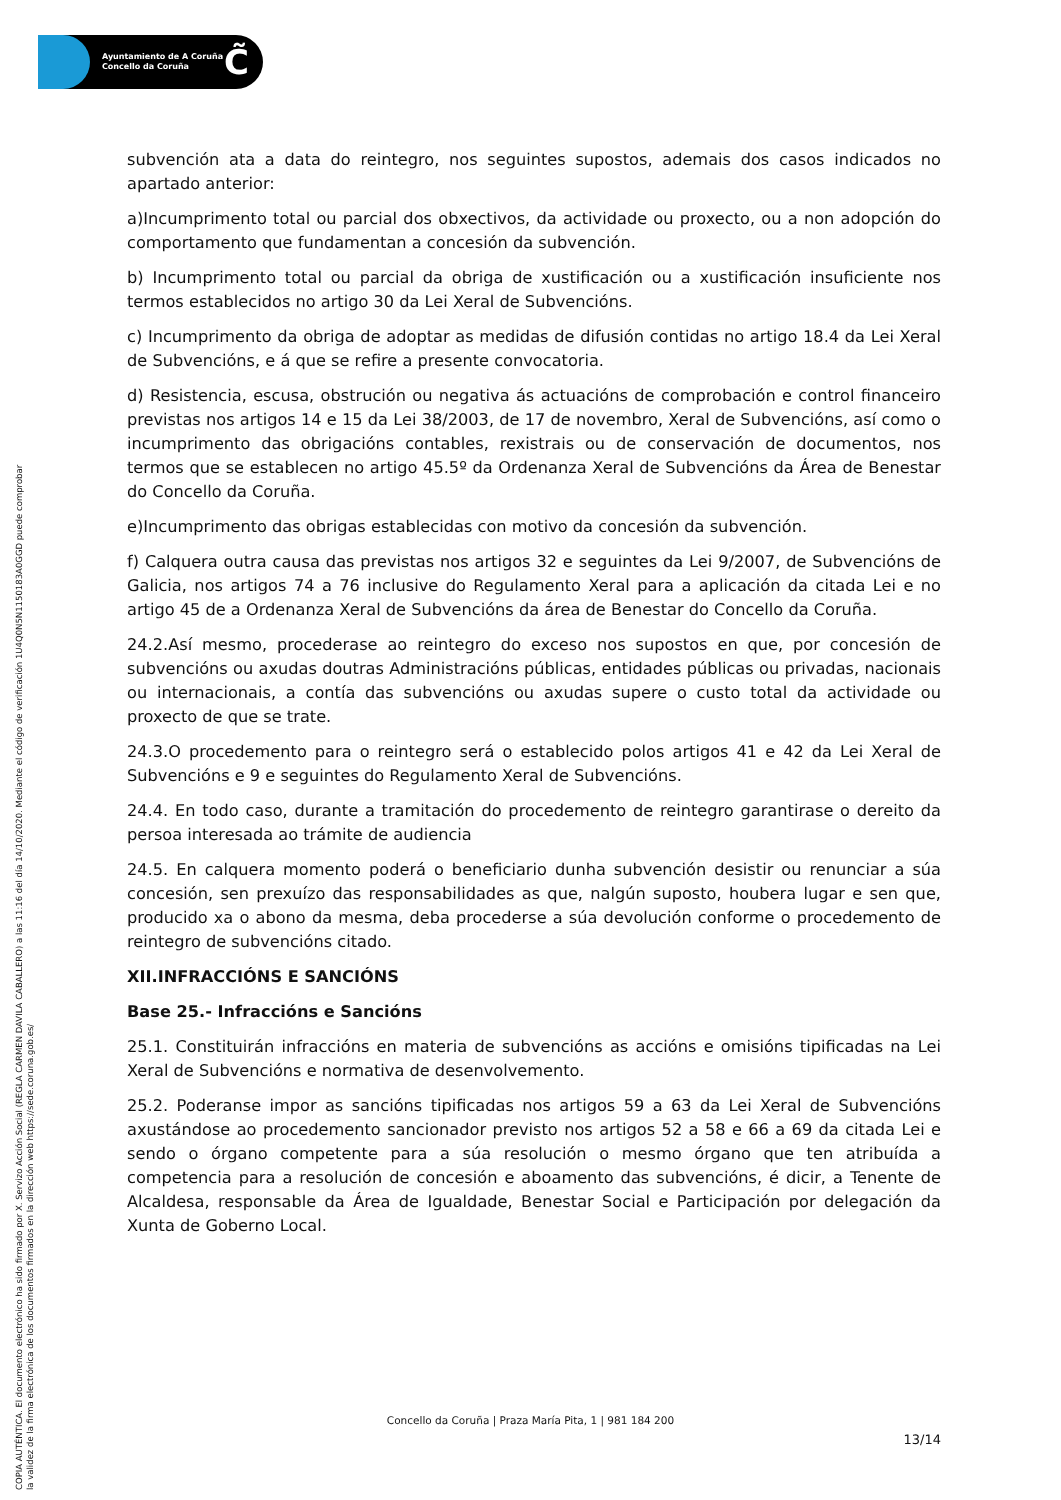Ayuntamiento de A Coruña
Concello da Coruña
C̃
COPIA AUTÉNTICA. El documento electrónico ha sido firmado por X. Servizo Acción Social (REGLA CARMEN DAVILA CABALLERO) a las 11:16 del día 14/10/2020. Mediante el código de verificación 1U4Q0N5N1150183A0GGD puede comprobar
la validez de la firma electrónica de los documentos firmados en la dirección web https://sede.coruna.gob.es/
subvención ata a data do reintegro, nos seguintes supostos, ademais dos casos indicados no apartado anterior:
a)Incumprimento total ou parcial dos obxectivos, da actividade ou proxecto, ou a non adopción do comportamento que fundamentan a concesión da subvención.
b) Incumprimento total ou parcial da obriga de xustificación ou a xustificación insuficiente nos termos establecidos no artigo 30 da Lei Xeral de Subvencións.
c) Incumprimento da obriga de adoptar as medidas de difusión contidas no artigo 18.4 da Lei Xeral de Subvencións, e á que se refire a presente convocatoria.
d) Resistencia, escusa, obstrución ou negativa ás actuacións de comprobación e control financeiro previstas nos artigos 14 e 15 da Lei 38/2003, de 17 de novembro, Xeral de Subvencións, así como o incumprimento das obrigacións contables, rexistrais ou de conservación de documentos, nos termos que se establecen no artigo 45.5º da Ordenanza Xeral de Subvencións da Área de Benestar do Concello da Coruña.
e)Incumprimento das obrigas establecidas con motivo da concesión da subvención.
f) Calquera outra causa das previstas nos artigos 32 e seguintes da Lei 9/2007, de Subvencións de Galicia, nos artigos 74 a 76 inclusive do Regulamento Xeral para a aplicación da citada Lei e no artigo 45 de a Ordenanza Xeral de Subvencións da área de Benestar do Concello da Coruña.
24.2.Así mesmo, procederase ao reintegro do exceso nos supostos en que, por concesión de subvencións ou axudas doutras Administracións públicas, entidades públicas ou privadas, nacionais ou internacionais, a contía das subvencións ou axudas supere o custo total da actividade ou proxecto de que se trate.
24.3.O procedemento para o reintegro será o establecido polos artigos 41 e 42 da Lei Xeral de Subvencións e 9 e seguintes do Regulamento Xeral de Subvencións.
24.4. En todo caso, durante a tramitación do procedemento de reintegro garantirase o dereito da persoa interesada ao trámite de audiencia
24.5. En calquera momento poderá o beneficiario dunha subvención desistir ou renunciar a súa concesión, sen prexuízo das responsabilidades as que, nalgún suposto, houbera lugar e sen que, producido xa o abono da mesma, deba procederse a súa devolución conforme o procedemento de reintegro de subvencións citado.
XII.INFRACCIÓNS E SANCIÓNS
Base 25.- Infraccións e Sancións
25.1. Constituirán infraccións en materia de subvencións as accións e omisións tipificadas na Lei Xeral de Subvencións e normativa de desenvolvemento.
25.2. Poderanse impor as sancións tipificadas nos artigos 59 a 63 da Lei Xeral de Subvencións axustándose ao procedemento sancionador previsto nos artigos 52 a 58 e 66 a 69 da citada Lei e sendo o órgano competente para a súa resolución o mesmo órgano que ten atribuída a competencia para a resolución de concesión e aboamento das subvencións, é dicir, a Tenente de Alcaldesa, responsable da Área de Igualdade, Benestar Social e Participación por delegación da Xunta de Goberno Local.
Concello da Coruña | Praza María Pita, 1 | 981 184 200
13/14